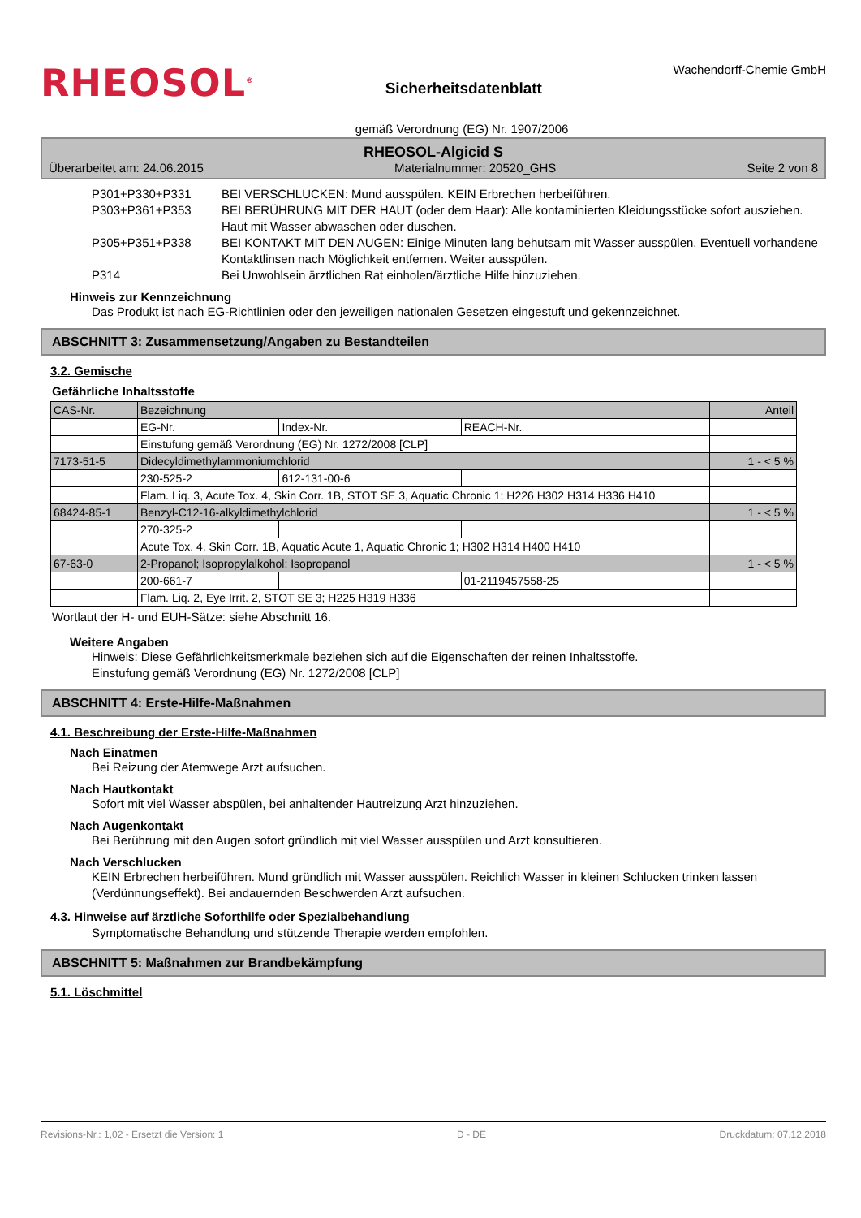RHEOSOL<sup>®</sup>
Sicherheitsdatenblatt
Wachendorff-Chemie GmbH
gemäß Verordnung (EG) Nr. 1907/2006
RHEOSOL-Algicid S
Überarbeitet am: 24.06.2015 Materialnummer: 20520_GHS Seite 2 von 8
P301+P330+P331 BEI VERSCHLUCKEN: Mund ausspülen. KEIN Erbrechen herbeiführen.
P303+P361+P353 BEI BERÜHRUNG MIT DER HAUT (oder dem Haar): Alle kontaminierten Kleidungsstücke sofort ausziehen. Haut mit Wasser abwaschen oder duschen.
P305+P351+P338 BEI KONTAKT MIT DEN AUGEN: Einige Minuten lang behutsam mit Wasser ausspülen. Eventuell vorhandene Kontaktlinsen nach Möglichkeit entfernen. Weiter ausspülen.
P314 Bei Unwohlsein ärztlichen Rat einholen/ärztliche Hilfe hinzuziehen.
Hinweis zur Kennzeichnung
Das Produkt ist nach EG-Richtlinien oder den jeweiligen nationalen Gesetzen eingestuft und gekennzeichnet.
ABSCHNITT 3: Zusammensetzung/Angaben zu Bestandteilen
3.2. Gemische
Gefährliche Inhaltsstoffe
| CAS-Nr. | Bezeichnung | | | Anteil |
| | EG-Nr. | Index-Nr. | REACH-Nr. | |
| | Einstufung gemäß Verordnung (EG) Nr. 1272/2008 [CLP] | | | |
| 7173-51-5 | Didecyldimethylammoniumchlorid | | | 1 - < 5 % |
| | 230-525-2 | 612-131-00-6 | | |
| | Flam. Liq. 3, Acute Tox. 4, Skin Corr. 1B, STOT SE 3, Aquatic Chronic 1; H226 H302 H314 H336 H410 | | | |
| 68424-85-1 | Benzyl-C12-16-alkyldimethylchlorid | | | 1 - < 5 % |
| | 270-325-2 | | | |
| | Acute Tox. 4, Skin Corr. 1B, Aquatic Acute 1, Aquatic Chronic 1; H302 H314 H400 H410 | | | |
| 67-63-0 | 2-Propanol; Isopropylalkohol; Isopropanol | | | 1 - < 5 % |
| | 200-661-7 | | 01-2119457558-25 | |
| | Flam. Liq. 2, Eye Irrit. 2, STOT SE 3; H225 H319 H336 | | | |
Wortlaut der H- und EUH-Sätze: siehe Abschnitt 16.
Weitere Angaben
Hinweis: Diese Gefährlichkeitsmerkmale beziehen sich auf die Eigenschaften der reinen Inhaltsstoffe.
Einstufung gemäß Verordnung (EG) Nr. 1272/2008 [CLP]
ABSCHNITT 4: Erste-Hilfe-Maßnahmen
4.1. Beschreibung der Erste-Hilfe-Maßnahmen
Nach Einatmen
Bei Reizung der Atemwege Arzt aufsuchen.
Nach Hautkontakt
Sofort mit viel Wasser abspülen, bei anhaltender Hautreizung Arzt hinzuziehen.
Nach Augenkontakt
Bei Berührung mit den Augen sofort gründlich mit viel Wasser ausspülen und Arzt konsultieren.
Nach Verschlucken
KEIN Erbrechen herbeiführen. Mund gründlich mit Wasser ausspülen. Reichlich Wasser in kleinen Schlucken trinken lassen (Verdünnungseffekt). Bei andauernden Beschwerden Arzt aufsuchen.
4.3. Hinweise auf ärztliche Soforthilfe oder Spezialbehandlung
Symptomatische Behandlung und stützende Therapie werden empfohlen.
ABSCHNITT 5: Maßnahmen zur Brandbekämpfung
5.1. Löschmittel
Revisions-Nr.: 1,02 - Ersetzt die Version: 1 D - DE Druckdatum: 07.12.2018